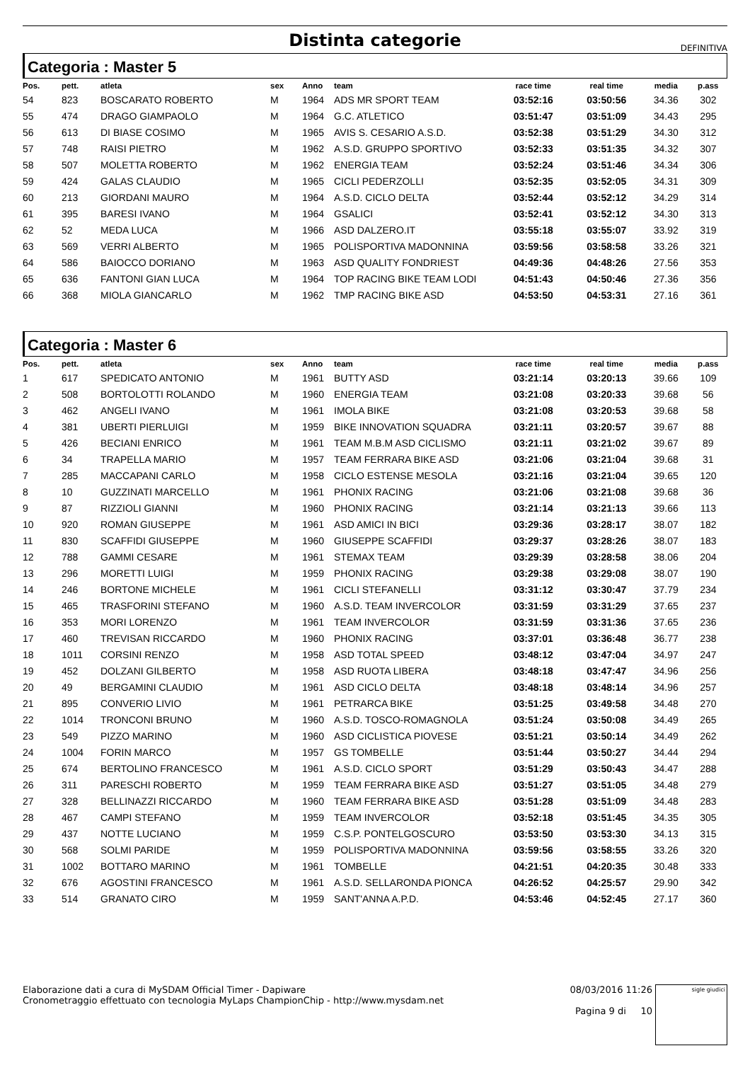Distinta categorie DEFINITIVA
Categoria : Master 5
| Pos. | pett. | atleta | sex | Anno | team | race time | real time | media | p.ass |
| --- | --- | --- | --- | --- | --- | --- | --- | --- | --- |
| 54 | 823 | BOSCARATO ROBERTO | M | 1964 | ADS MR SPORT TEAM | 03:52:16 | 03:50:56 | 34.36 | 302 |
| 55 | 474 | DRAGO GIAMPAOLO | M | 1964 | G.C. ATLETICO | 03:51:47 | 03:51:09 | 34.43 | 295 |
| 56 | 613 | DI BIASE COSIMO | M | 1965 | AVIS S. CESARIO A.S.D. | 03:52:38 | 03:51:29 | 34.30 | 312 |
| 57 | 748 | RAISI PIETRO | M | 1962 | A.S.D. GRUPPO SPORTIVO | 03:52:33 | 03:51:35 | 34.32 | 307 |
| 58 | 507 | MOLETTA ROBERTO | M | 1962 | ENERGIA TEAM | 03:52:24 | 03:51:46 | 34.34 | 306 |
| 59 | 424 | GALAS CLAUDIO | M | 1965 | CICLI PEDERZOLLI | 03:52:35 | 03:52:05 | 34.31 | 309 |
| 60 | 213 | GIORDANI MAURO | M | 1964 | A.S.D. CICLO DELTA | 03:52:44 | 03:52:12 | 34.29 | 314 |
| 61 | 395 | BARESI IVANO | M | 1964 | GSALICI | 03:52:41 | 03:52:12 | 34.30 | 313 |
| 62 | 52 | MEDA LUCA | M | 1966 | ASD DALZERO.IT | 03:55:18 | 03:55:07 | 33.92 | 319 |
| 63 | 569 | VERRI ALBERTO | M | 1965 | POLISPORTIVA MADONNINA | 03:59:56 | 03:58:58 | 33.26 | 321 |
| 64 | 586 | BAIOCCO DORIANO | M | 1963 | ASD QUALITY FONDRIEST | 04:49:36 | 04:48:26 | 27.56 | 353 |
| 65 | 636 | FANTONI GIAN LUCA | M | 1964 | TOP RACING BIKE TEAM LODI | 04:51:43 | 04:50:46 | 27.36 | 356 |
| 66 | 368 | MIOLA GIANCARLO | M | 1962 | TMP RACING BIKE ASD | 04:53:50 | 04:53:31 | 27.16 | 361 |
Categoria : Master 6
| Pos. | pett. | atleta | sex | Anno | team | race time | real time | media | p.ass |
| --- | --- | --- | --- | --- | --- | --- | --- | --- | --- |
| 1 | 617 | SPEDICATO ANTONIO | M | 1961 | BUTTY ASD | 03:21:14 | 03:20:13 | 39.66 | 109 |
| 2 | 508 | BORTOLOTTI ROLANDO | M | 1960 | ENERGIA TEAM | 03:21:08 | 03:20:33 | 39.68 | 56 |
| 3 | 462 | ANGELI IVANO | M | 1961 | IMOLA BIKE | 03:21:08 | 03:20:53 | 39.68 | 58 |
| 4 | 381 | UBERTI PIERLUIGI | M | 1959 | BIKE INNOVATION SQUADRA | 03:21:11 | 03:20:57 | 39.67 | 88 |
| 5 | 426 | BECIANI ENRICO | M | 1961 | TEAM M.B.M ASD CICLISMO | 03:21:11 | 03:21:02 | 39.67 | 89 |
| 6 | 34 | TRAPELLA MARIO | M | 1957 | TEAM FERRARA BIKE ASD | 03:21:06 | 03:21:04 | 39.68 | 31 |
| 7 | 285 | MACCAPANI CARLO | M | 1958 | CICLO ESTENSE MESOLA | 03:21:16 | 03:21:04 | 39.65 | 120 |
| 8 | 10 | GUZZINATI MARCELLO | M | 1961 | PHONIX RACING | 03:21:06 | 03:21:08 | 39.68 | 36 |
| 9 | 87 | RIZZIOLI GIANNI | M | 1960 | PHONIX RACING | 03:21:14 | 03:21:13 | 39.66 | 113 |
| 10 | 920 | ROMAN GIUSEPPE | M | 1961 | ASD AMICI IN BICI | 03:29:36 | 03:28:17 | 38.07 | 182 |
| 11 | 830 | SCAFFIDI GIUSEPPE | M | 1960 | GIUSEPPE SCAFFIDI | 03:29:37 | 03:28:26 | 38.07 | 183 |
| 12 | 788 | GAMMI CESARE | M | 1961 | STEMAX TEAM | 03:29:39 | 03:28:58 | 38.06 | 204 |
| 13 | 296 | MORETTI LUIGI | M | 1959 | PHONIX RACING | 03:29:38 | 03:29:08 | 38.07 | 190 |
| 14 | 246 | BORTONE MICHELE | M | 1961 | CICLI STEFANELLI | 03:31:12 | 03:30:47 | 37.79 | 234 |
| 15 | 465 | TRASFORINI STEFANO | M | 1960 | A.S.D. TEAM INVERCOLOR | 03:31:59 | 03:31:29 | 37.65 | 237 |
| 16 | 353 | MORI LORENZO | M | 1961 | TEAM INVERCOLOR | 03:31:59 | 03:31:36 | 37.65 | 236 |
| 17 | 460 | TREVISAN RICCARDO | M | 1960 | PHONIX RACING | 03:37:01 | 03:36:48 | 36.77 | 238 |
| 18 | 1011 | CORSINI RENZO | M | 1958 | ASD TOTAL SPEED | 03:48:12 | 03:47:04 | 34.97 | 247 |
| 19 | 452 | DOLZANI GILBERTO | M | 1958 | ASD RUOTA LIBERA | 03:48:18 | 03:47:47 | 34.96 | 256 |
| 20 | 49 | BERGAMINI CLAUDIO | M | 1961 | ASD CICLO DELTA | 03:48:18 | 03:48:14 | 34.96 | 257 |
| 21 | 895 | CONVERIO LIVIO | M | 1961 | PETRARCA BIKE | 03:51:25 | 03:49:58 | 34.48 | 270 |
| 22 | 1014 | TRONCONI BRUNO | M | 1960 | A.S.D. TOSCO-ROMAGNOLA | 03:51:24 | 03:50:08 | 34.49 | 265 |
| 23 | 549 | PIZZO MARINO | M | 1960 | ASD CICLISTICA PIOVESE | 03:51:21 | 03:50:14 | 34.49 | 262 |
| 24 | 1004 | FORIN MARCO | M | 1957 | GS TOMBELLE | 03:51:44 | 03:50:27 | 34.44 | 294 |
| 25 | 674 | BERTOLINO FRANCESCO | M | 1961 | A.S.D. CICLO SPORT | 03:51:29 | 03:50:43 | 34.47 | 288 |
| 26 | 311 | PARESCHI ROBERTO | M | 1959 | TEAM FERRARA BIKE ASD | 03:51:27 | 03:51:05 | 34.48 | 279 |
| 27 | 328 | BELLINAZZI RICCARDO | M | 1960 | TEAM FERRARA BIKE ASD | 03:51:28 | 03:51:09 | 34.48 | 283 |
| 28 | 467 | CAMPI STEFANO | M | 1959 | TEAM INVERCOLOR | 03:52:18 | 03:51:45 | 34.35 | 305 |
| 29 | 437 | NOTTE LUCIANO | M | 1959 | C.S.P. PONTELGOSCURO | 03:53:50 | 03:53:30 | 34.13 | 315 |
| 30 | 568 | SOLMI PARIDE | M | 1959 | POLISPORTIVA MADONNINA | 03:59:56 | 03:58:55 | 33.26 | 320 |
| 31 | 1002 | BOTTARO MARINO | M | 1961 | TOMBELLE | 04:21:51 | 04:20:35 | 30.48 | 333 |
| 32 | 676 | AGOSTINI FRANCESCO | M | 1961 | A.S.D. SELLARONDA PIONCA | 04:26:52 | 04:25:57 | 29.90 | 342 |
| 33 | 514 | GRANATO CIRO | M | 1959 | SANT'ANNA A.P.D. | 04:53:46 | 04:52:45 | 27.17 | 360 |
Elaborazione dati a cura di MySDAM Official Timer - Dapiware
Cronometraggio effettuato con tecnologia MyLaps ChampionChip - http://www.mysdam.net
08/03/2016 11:26
Pagina 9 di 10
sigle giudici